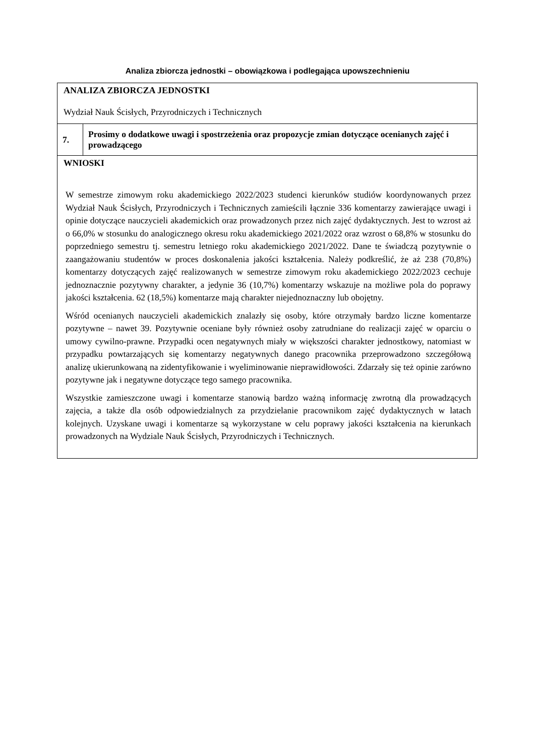Analiza zbiorcza jednostki – obowiązkowa i podlegająca upowszechnieniu
| ANALIZA ZBIORCZA JEDNOSTKI Wydział Nauk Ścisłych, Przyrodniczych i Technicznych | |
| 7. | Prosimy o dodatkowe uwagi i spostrzeżenia oraz propozycje zmian dotyczące ocenianych zajęć i prowadzącego |
| WNIOSKI W semestrze zimowym roku akademickiego 2022/2023 studenci kierunków studiów koordynowanych przez Wydział Nauk Ścisłych, Przyrodniczych i Technicznych zamieścili łącznie 336 komentarzy zawierające uwagi i opinie dotyczące nauczycieli akademickich oraz prowadzonych przez nich zajęć dydaktycznych. Jest to wzrost aż o 66,0% w stosunku do analogicznego okresu roku akademickiego 2021/2022 oraz wzrost o 68,8% w stosunku do poprzedniego semestru tj. semestru letniego roku akademickiego 2021/2022. Dane te świadczą pozytywnie o zaangażowaniu studentów w proces doskonalenia jakości kształcenia. Należy podkreślić, że aż 238 (70,8%) komentarzy dotyczących zajęć realizowanych w semestrze zimowym roku akademickiego 2022/2023 cechuje jednoznacznie pozytywny charakter, a jedynie 36 (10,7%) komentarzy wskazuje na możliwe pola do poprawy jakości kształcenia. 62 (18,5%) komentarze mają charakter niejednoznaczny lub obojętny. Wśród ocenianych nauczycieli akademickich znalazły się osoby, które otrzymały bardzo liczne komentarze pozytywne – nawet 39. Pozytywnie oceniane były również osoby zatrudniane do realizacji zajęć w oparciu o umowy cywilno-prawne. Przypadki ocen negatywnych miały w większości charakter jednostkowy, natomiast w przypadku powtarzających się komentarzy negatywnych danego pracownika przeprowadzono szczegółową analizę ukierunkowaną na zidentyfikowanie i wyeliminowanie nieprawidłowości. Zdarzały się też opinie zarówno pozytywne jak i negatywne dotyczące tego samego pracownika. Wszystkie zamieszczone uwagi i komentarze stanowią bardzo ważną informację zwrotną dla prowadzących zajęcia, a także dla osób odpowiedzialnych za przydzielanie pracownikom zajęć dydaktycznych w latach kolejnych. Uzyskane uwagi i komentarze są wykorzystane w celu poprawy jakości kształcenia na kierunkach prowadzonych na Wydziale Nauk Ścisłych, Przyrodniczych i Technicznych. | |